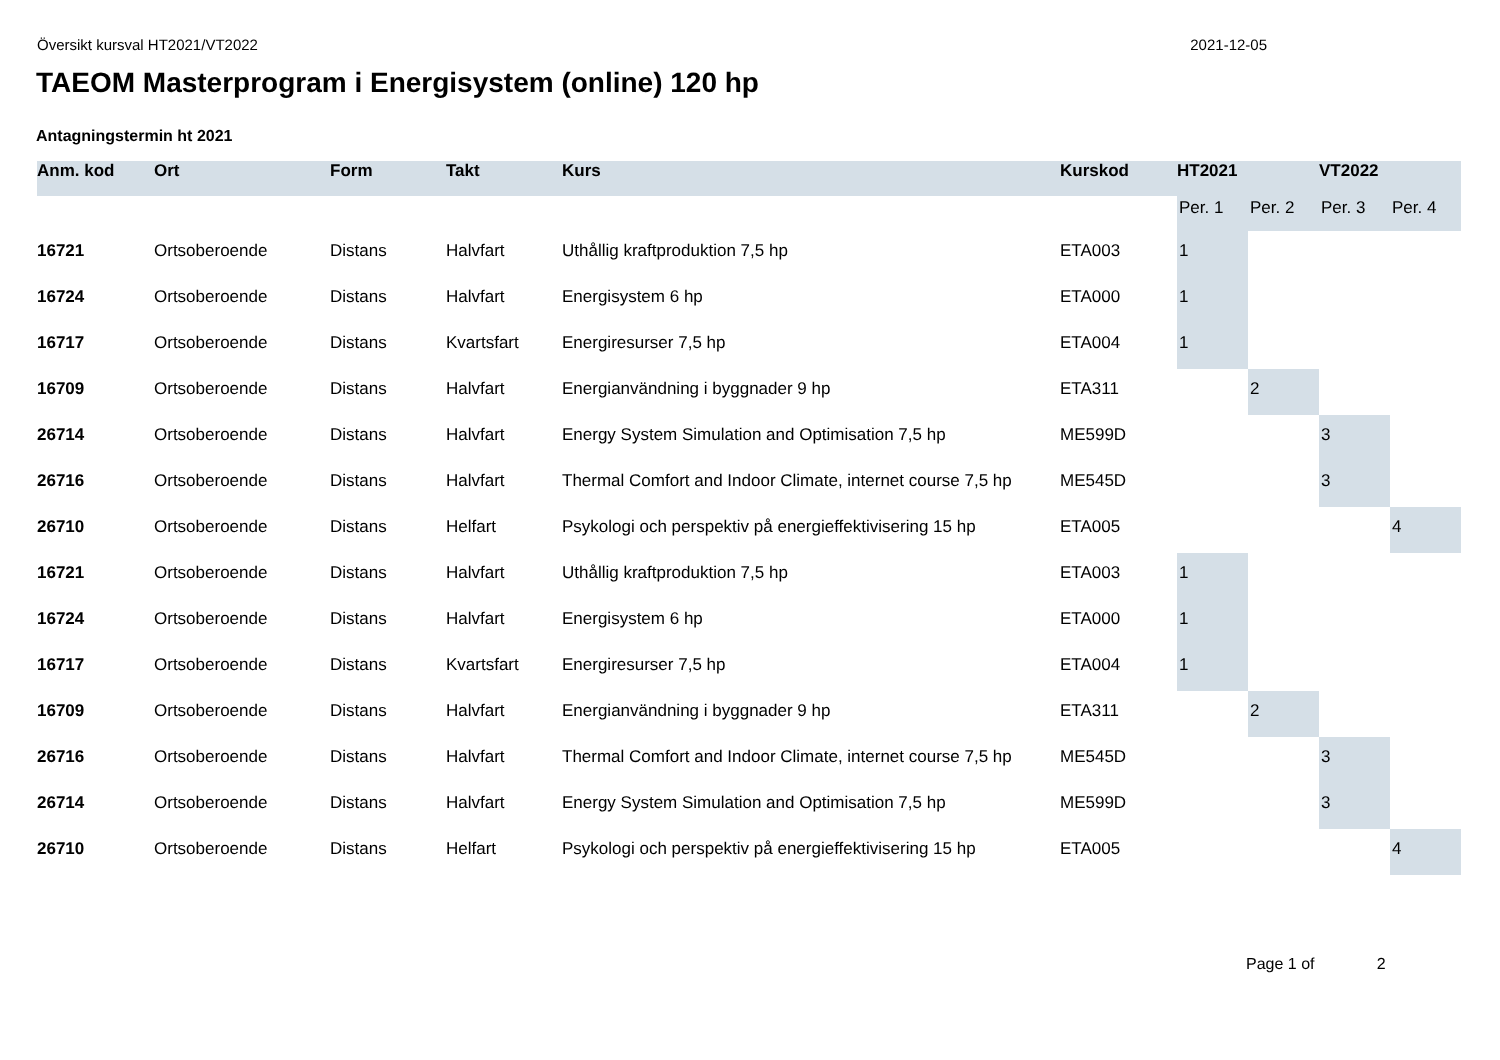Översikt kursval HT2021/VT2022 2021-12-05
TAEOM Masterprogram i Energisystem (online) 120 hp
Antagningstermin ht 2021
| Anm. kod | Ort | Form | Takt | Kurs | Kurskod | HT2021 | | VT2022 | |
| --- | --- | --- | --- | --- | --- | --- | --- | --- | --- |
| | | | | | | Per. 1 | Per. 2 | Per. 3 | Per. 4 |
| 16721 | Ortsoberoende | Distans | Halvfart | Uthållig kraftproduktion 7,5 hp | ETA003 | 1 | | | |
| 16724 | Ortsoberoende | Distans | Halvfart | Energisystem 6 hp | ETA000 | 1 | | | |
| 16717 | Ortsoberoende | Distans | Kvartsfart | Energiresurser 7,5 hp | ETA004 | 1 | | | |
| 16709 | Ortsoberoende | Distans | Halvfart | Energianvändning i byggnader 9 hp | ETA311 | | 2 | | |
| 26714 | Ortsoberoende | Distans | Halvfart | Energy System Simulation and Optimisation 7,5 hp | ME599D | | | 3 | |
| 26716 | Ortsoberoende | Distans | Halvfart | Thermal Comfort and Indoor Climate, internet course 7,5 hp | ME545D | | | 3 | |
| 26710 | Ortsoberoende | Distans | Helfart | Psykologi och perspektiv på energieffektivisering 15 hp | ETA005 | | | | 4 |
| 16721 | Ortsoberoende | Distans | Halvfart | Uthållig kraftproduktion 7,5 hp | ETA003 | 1 | | | |
| 16724 | Ortsoberoende | Distans | Halvfart | Energisystem 6 hp | ETA000 | 1 | | | |
| 16717 | Ortsoberoende | Distans | Kvartsfart | Energiresurser 7,5 hp | ETA004 | 1 | | | |
| 16709 | Ortsoberoende | Distans | Halvfart | Energianvändning i byggnader 9 hp | ETA311 | | 2 | | |
| 26716 | Ortsoberoende | Distans | Halvfart | Thermal Comfort and Indoor Climate, internet course 7,5 hp | ME545D | | | 3 | |
| 26714 | Ortsoberoende | Distans | Halvfart | Energy System Simulation and Optimisation 7,5 hp | ME599D | | | 3 | |
| 26710 | Ortsoberoende | Distans | Helfart | Psykologi och perspektiv på energieffektivisering 15 hp | ETA005 | | | | 4 |
Page 1 of 2